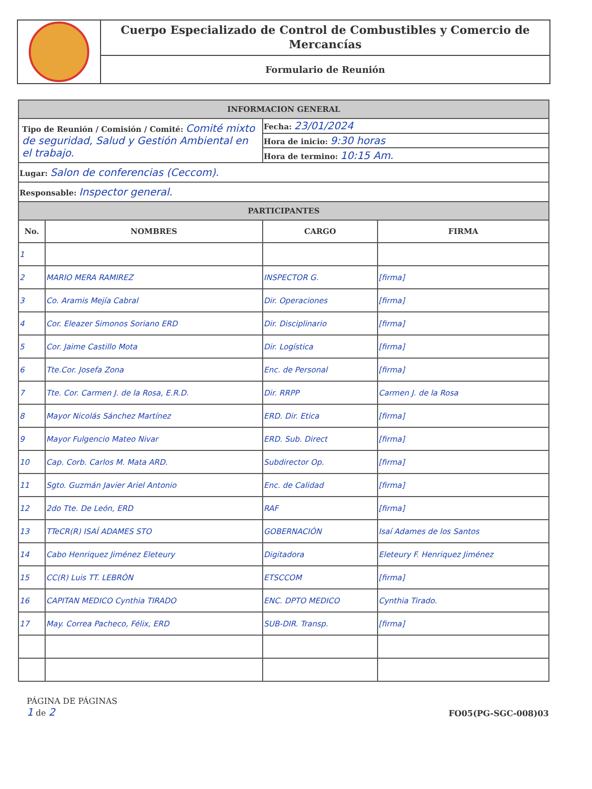Cuerpo Especializado de Control de Combustibles y Comercio de Mercancías
Formulario de Reunión
| INFORMACION GENERAL | | | |
| Tipo de Reunión / Comisión / Comité: Comité mixto de seguridad, Salud y Gestión Ambiental en el trabajo. | | Fecha: 23/01/2024 | |
| | | Hora de inicio: 9:30 horas | |
| | | Hora de termino: 10:15 Am. | |
| Lugar: Salon de conferencias (Ceccom). | | | |
| Responsable: Inspector general. | | | |
| PARTICIPANTES | | | |
| No. | NOMBRES | CARGO | FIRMA |
| 1 | | | |
| 2 | MARIO MERA RAMIREZ | INSPECTOR G. | [firma] |
| 3 | Co. Aramis Mejía Cabral | Dir. Operaciones | [firma] |
| 4 | Cor. Eleazer Simonos Soriano ERD | Dir. Disciplinario | [firma] |
| 5 | Cor. Jaime Castillo Mota | Dir. Logística | [firma] |
| 6 | Tte.Cor. Josefa Zona | Enc. de Personal | [firma] |
| 7 | Tte. Cor. Carmen J. de la Rosa, E.R.D. | Dir. RRPP | Carmen J. de la Rosa |
| 8 | Mayor Nicolás Sánchez Martínez | ERD. Dir. Etica | [firma] |
| 9 | Mayor Fulgencio Mateo Nivar | ERD. Sub. Direct | [firma] |
| 10 | Cap. Corb. Carlos M. Mata ARD. | Subdirector Op. | [firma] |
| 11 | Sgto. Guzmán Javier Ariel Antonio | Enc. de Calidad | [firma] |
| 12 | 2do Tte. De León, ERD | RAF | [firma] |
| 13 | TTeCR(R) ISAÍ ADAMES STO | GOBERNACIÓN | Isaí Adames de los Santos |
| 14 | Cabo Henriquez Jiménez Eleteury | Digitadora | Eleteury F. Henriquez Jiménez |
| 15 | CC(R) Luis TT. LEBRÓN | ETSCCOM | [firma] |
| 16 | CAPITAN MEDICO Cynthia TIRADO | ENC. DPTO MEDICO | Cynthia Tirado. |
| 17 | May. Correa Pacheco, Félix, ERD | SUB-DIR. Transp. | [firma] |
PÁGINA DE PÁGINAS
1 de 2
FO05(PG-SGC-008)03